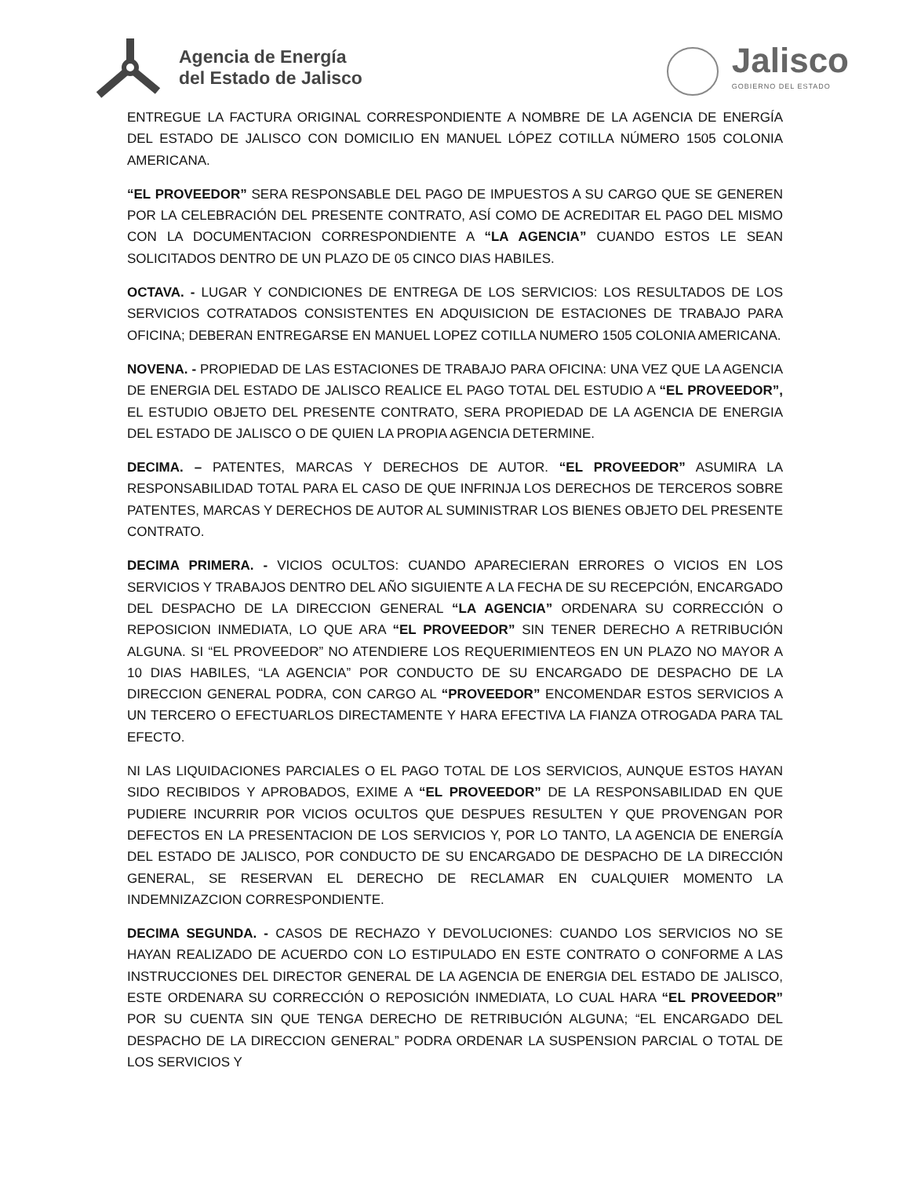Agencia de Energía
del Estado de Jalisco
Jalisco
GOBIERNO DEL ESTADO
ENTREGUE LA FACTURA ORIGINAL CORRESPONDIENTE A NOMBRE DE LA AGENCIA DE ENERGÍA DEL ESTADO DE JALISCO CON DOMICILIO EN MANUEL LÓPEZ COTILLA NÚMERO 1505 COLONIA AMERICANA.
“EL PROVEEDOR” SERA RESPONSABLE DEL PAGO DE IMPUESTOS A SU CARGO QUE SE GENEREN POR LA CELEBRACIÓN DEL PRESENTE CONTRATO, ASÍ COMO DE ACREDITAR EL PAGO DEL MISMO CON LA DOCUMENTACION CORRESPONDIENTE A “LA AGENCIA” CUANDO ESTOS LE SEAN SOLICITADOS DENTRO DE UN PLAZO DE 05 CINCO DIAS HABILES.
OCTAVA. - LUGAR Y CONDICIONES DE ENTREGA DE LOS SERVICIOS: LOS RESULTADOS DE LOS SERVICIOS COTRATADOS CONSISTENTES EN ADQUISICION DE ESTACIONES DE TRABAJO PARA OFICINA; DEBERAN ENTREGARSE EN MANUEL LOPEZ COTILLA NUMERO 1505 COLONIA AMERICANA.
NOVENA. - PROPIEDAD DE LAS ESTACIONES DE TRABAJO PARA OFICINA: UNA VEZ QUE LA AGENCIA DE ENERGIA DEL ESTADO DE JALISCO REALICE EL PAGO TOTAL DEL ESTUDIO A “EL PROVEEDOR”, EL ESTUDIO OBJETO DEL PRESENTE CONTRATO, SERA PROPIEDAD DE LA AGENCIA DE ENERGIA DEL ESTADO DE JALISCO O DE QUIEN LA PROPIA AGENCIA DETERMINE.
DECIMA. – PATENTES, MARCAS Y DERECHOS DE AUTOR. “EL PROVEEDOR” ASUMIRA LA RESPONSABILIDAD TOTAL PARA EL CASO DE QUE INFRINJA LOS DERECHOS DE TERCEROS SOBRE PATENTES, MARCAS Y DERECHOS DE AUTOR AL SUMINISTRAR LOS BIENES OBJETO DEL PRESENTE CONTRATO.
DECIMA PRIMERA. - VICIOS OCULTOS: CUANDO APARECIERAN ERRORES O VICIOS EN LOS SERVICIOS Y TRABAJOS DENTRO DEL AÑO SIGUIENTE A LA FECHA DE SU RECEPCIÓN, ENCARGADO DEL DESPACHO DE LA DIRECCION GENERAL “LA AGENCIA” ORDENARA SU CORRECCIÓN O REPOSICION INMEDIATA, LO QUE ARA “EL PROVEEDOR” SIN TENER DERECHO A RETRIBUCIÓN ALGUNA. SI “EL PROVEEDOR” NO ATENDIERE LOS REQUERIMIENTEOS EN UN PLAZO NO MAYOR A 10 DIAS HABILES, “LA AGENCIA” POR CONDUCTO DE SU ENCARGADO DE DESPACHO DE LA DIRECCION GENERAL PODRA, CON CARGO AL “PROVEEDOR” ENCOMENDAR ESTOS SERVICIOS A UN TERCERO O EFECTUARLOS DIRECTAMENTE Y HARA EFECTIVA LA FIANZA OTROGADA PARA TAL EFECTO.
NI LAS LIQUIDACIONES PARCIALES O EL PAGO TOTAL DE LOS SERVICIOS, AUNQUE ESTOS HAYAN SIDO RECIBIDOS Y APROBADOS, EXIME A “EL PROVEEDOR” DE LA RESPONSABILIDAD EN QUE PUDIERE INCURRIR POR VICIOS OCULTOS QUE DESPUES RESULTEN Y QUE PROVENGAN POR DEFECTOS EN LA PRESENTACION DE LOS SERVICIOS Y, POR LO TANTO, LA AGENCIA DE ENERGÍA DEL ESTADO DE JALISCO, POR CONDUCTO DE SU ENCARGADO DE DESPACHO DE LA DIRECCIÓN GENERAL, SE RESERVAN EL DERECHO DE RECLAMAR EN CUALQUIER MOMENTO LA INDEMNIZAZCION CORRESPONDIENTE.
DECIMA SEGUNDA. - CASOS DE RECHAZO Y DEVOLUCIONES: CUANDO LOS SERVICIOS NO SE HAYAN REALIZADO DE ACUERDO CON LO ESTIPULADO EN ESTE CONTRATO O CONFORME A LAS INSTRUCCIONES DEL DIRECTOR GENERAL DE LA AGENCIA DE ENERGIA DEL ESTADO DE JALISCO, ESTE ORDENARA SU CORRECCIÓN O REPOSICIÓN INMEDIATA, LO CUAL HARA “EL PROVEEDOR” POR SU CUENTA SIN QUE TENGA DERECHO DE RETRIBUCIÓN ALGUNA; “EL ENCARGADO DEL DESPACHO DE LA DIRECCION GENERAL” PODRA ORDENAR LA SUSPENSION PARCIAL O TOTAL DE LOS SERVICIOS Y